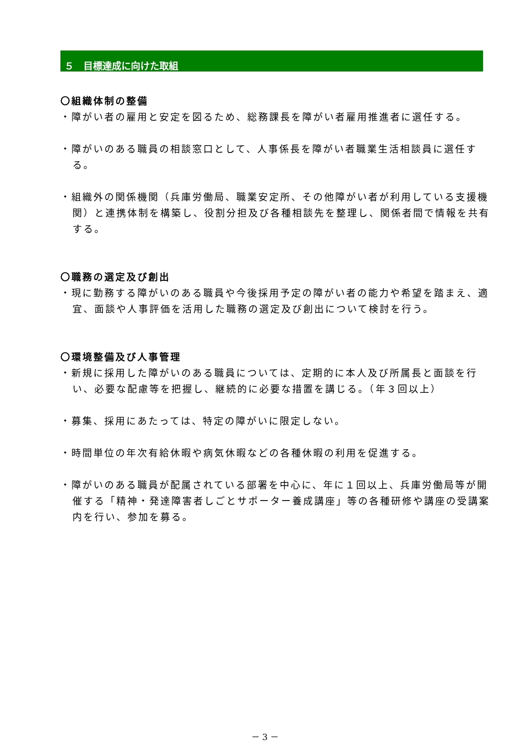５　目標達成に向けた取組
〇組織体制の整備
・障がい者の雇用と安定を図るため、総務課長を障がい者雇用推進者に選任する。
・障がいのある職員の相談窓口として、人事係長を障がい者職業生活相談員に選任する。
・組織外の関係機関（兵庫労働局、職業安定所、その他障がい者が利用している支援機関）と連携体制を構築し、役割分担及び各種相談先を整理し、関係者間で情報を共有する。
〇職務の選定及び創出
・現に勤務する障がいのある職員や今後採用予定の障がい者の能力や希望を踏まえ、適宜、面談や人事評価を活用した職務の選定及び創出について検討を行う。
〇環境整備及び人事管理
・新規に採用した障がいのある職員については、定期的に本人及び所属長と面談を行い、必要な配慮等を把握し、継続的に必要な措置を講じる。（年３回以上）
・募集、採用にあたっては、特定の障がいに限定しない。
・時間単位の年次有給休暇や病気休暇などの各種休暇の利用を促進する。
・障がいのある職員が配属されている部署を中心に、年に１回以上、兵庫労働局等が開催する「精神・発達障害者しごとサポーター養成講座」等の各種研修や講座の受講案内を行い、参加を募る。
－ 3 －